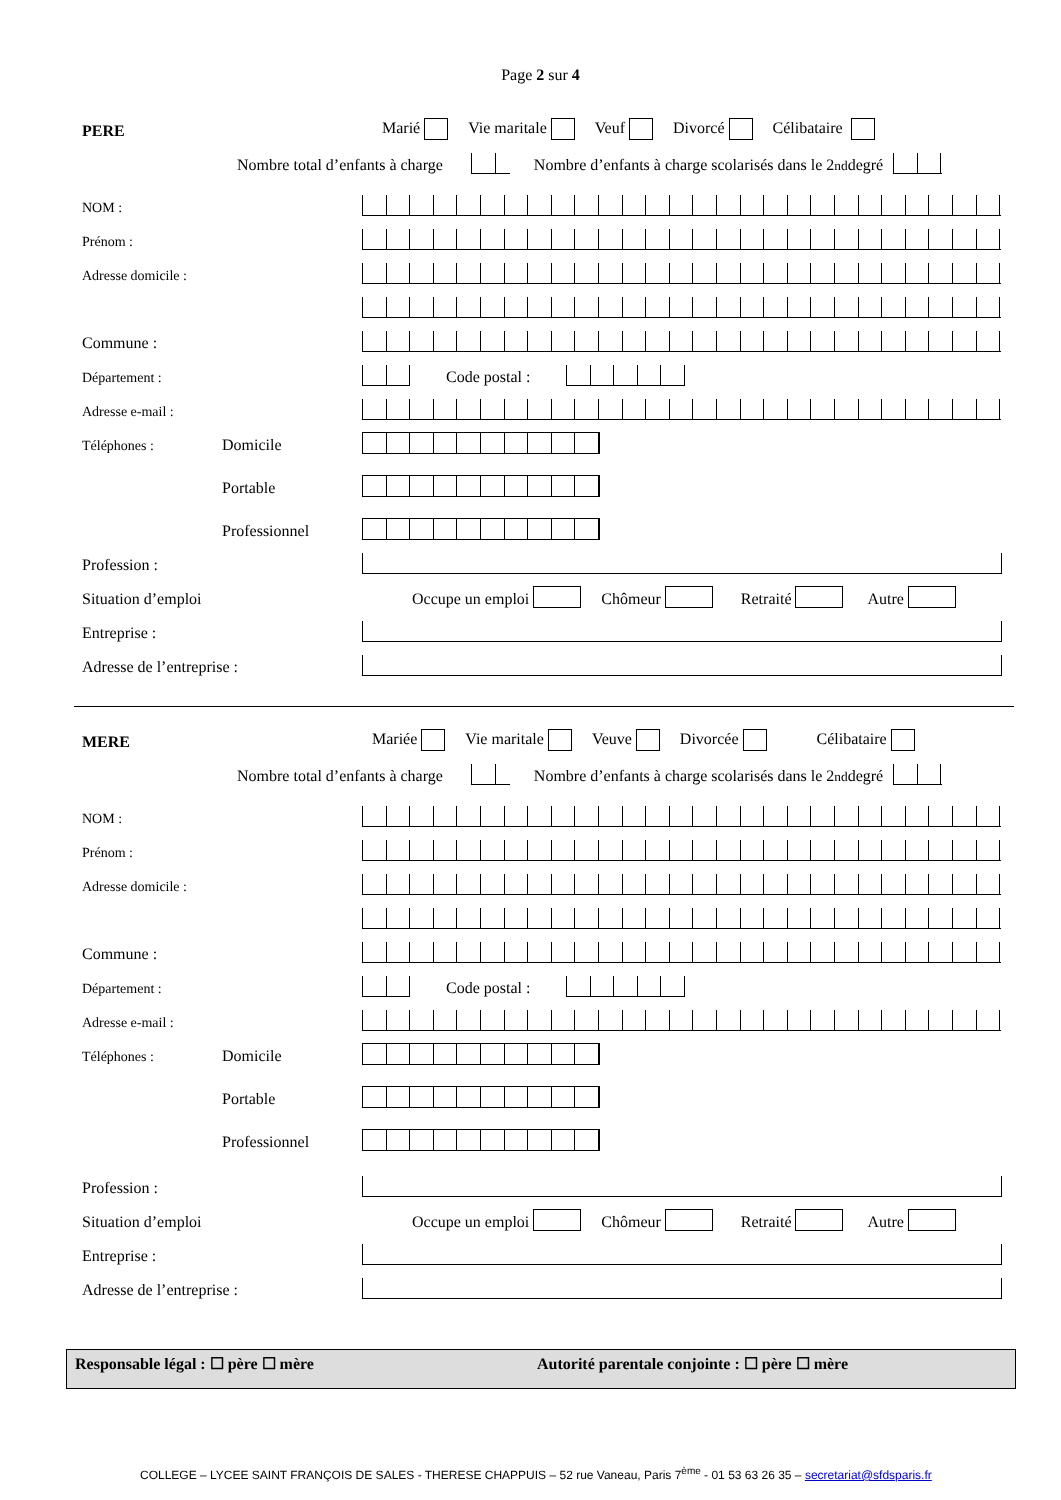Page 2 sur 4
PERE Marié Vie maritale Veuf Divorcé Célibataire
Nombre total d’enfants à charge Nombre d’enfants à charge scolarisés dans le 2<sup>nd</sup> degré
NOM :
Prénom :
Adresse domicile :
Commune :
Département : Code postal :
Adresse e-mail :
Téléphones : Domicile
Portable
Professionnel
Profession :
Situation d’emploi Occupe un emploi Chômeur Retraité Autre
Entreprise :
Adresse de l’entreprise :
MERE Mariée Vie maritale Veuve Divorcée Célibataire
Nombre total d’enfants à charge Nombre d’enfants à charge scolarisés dans le 2<sup>nd</sup> degré
NOM :
Prénom :
Adresse domicile :
Commune :
Département : Code postal :
Adresse e-mail :
Téléphones : Domicile
Portable
Professionnel
Profession :
Situation d’emploi Occupe un emploi Chômeur Retraité Autre
Entreprise :
Adresse de l’entreprise :
Responsable légal : ☐ père ☐ mère Autorité parentale conjointe : ☐ père ☐ mère
COLLEGE – LYCEE SAINT FRANÇOIS DE SALES - THERESE CHAPPUIS – 52 rue Vaneau, Paris 7<sup>ème</sup> - 01 53 63 26 35 – secretariat@sfdsparis.fr